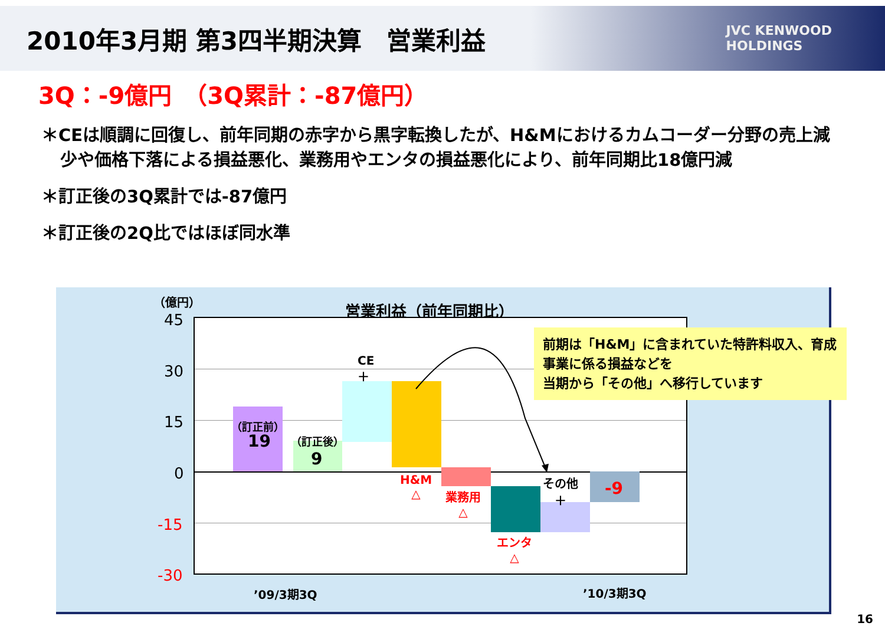2010年3月期 第3四半期決算　営業利益
JVC KENWOOD
HOLDINGS
3Q：-9億円　（3Q累計：-87億円）
＊CEは順調に回復し、前年同期の赤字から黒字転換したが、H&Mにおけるカムコーダー分野の売上減少や価格下落による損益悪化、業務用やエンタの損益悪化により、前年同期比18億円減
＊訂正後の3Q累計では-87億円
＊訂正後の2Q比ではほぼ同水準
（億円） 営業利益（前年同期比）
45
30
15
0
-15
-30
（訂正前）
19 （訂正後）
9
CE
＋
H&M
△
業務用
△
エンタ
△
その他
＋
-9
’09/3期3Q ’10/3期3Q
前期は「H&M」に含まれていた特許料収入、育成事業に係る損益などを
当期から「その他」へ移行しています
16